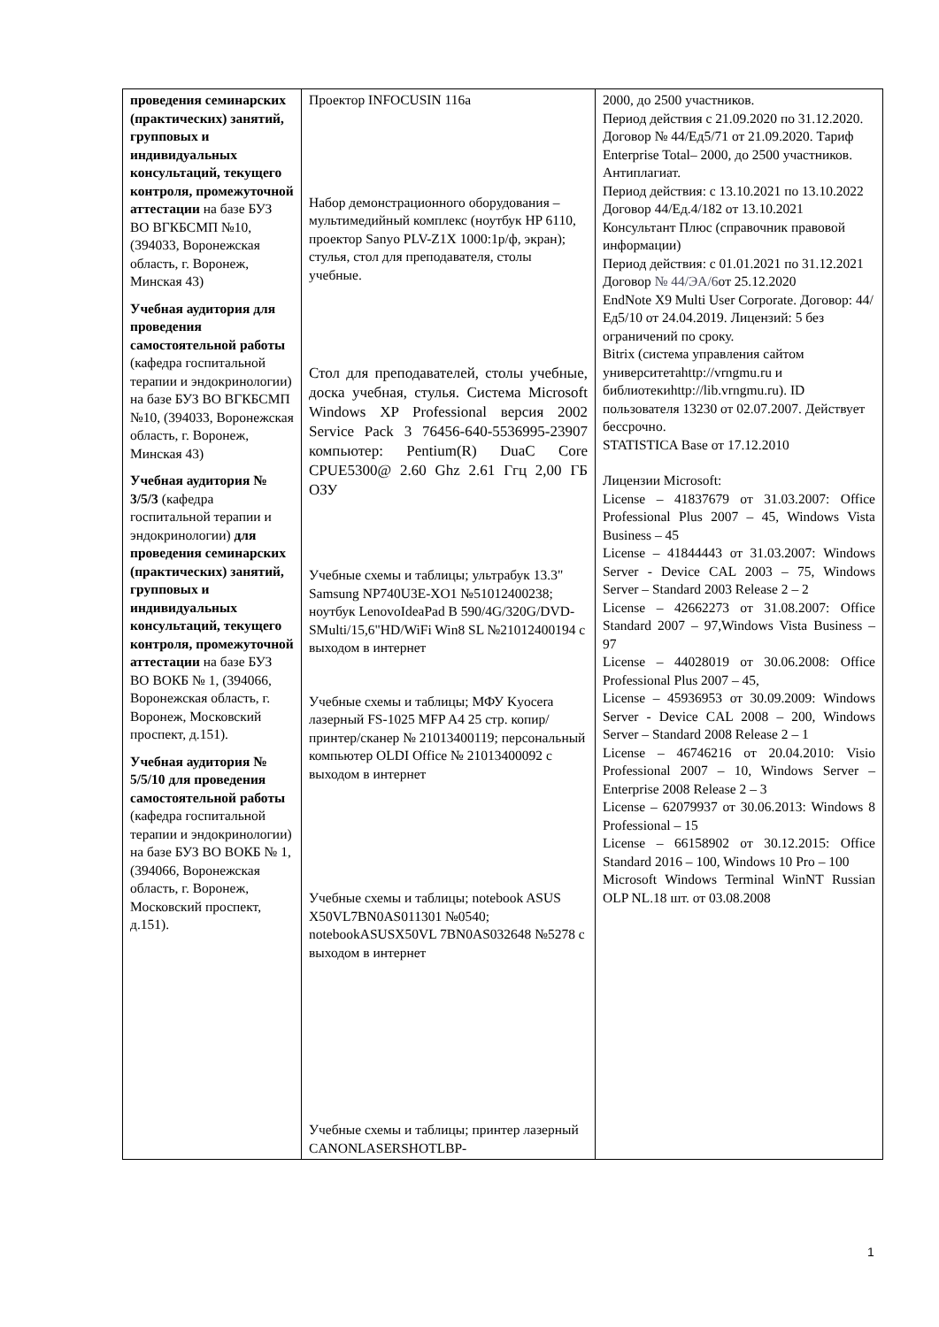| проведения семинарских (практических) занятий, групповых и индивидуальных консультаций, текущего контроля, промежуточной аттестации на базе БУЗ ВО ВГКБСМП №10, (394033, Воронежская область, г. Воронеж, Минская 43) Учебная аудитория для проведения самостоятельной работы (кафедра госпитальной терапии и эндокринологии) на базе БУЗ ВО ВГКБСМП №10, (394033, Воронежская область, г. Воронеж, Минская 43) Учебная аудитория № 3/5/3 (кафедра госпитальной терапии и эндокринологии) для проведения семинарских (практических) занятий, групповых и индивидуальных консультаций, текущего контроля, промежуточной аттестации на базе БУЗ ВО ВОКБ № 1, (394066, Воронежская область, г. Воронеж, Московский проспект, д.151). Учебная аудитория № 5/5/10 для проведения самостоятельной работы (кафедра госпитальной терапии и эндокринологии) на базе БУЗ ВО ВОКБ № 1, (394066, Воронежская область, г. Воронеж, Московский проспект, д.151). | Проектор INFOCUSIN 116a Набор демонстрационного оборудования – мультимедийный комплекс (ноутбук HP 6110, проектор Sanyo PLV-Z1X 1000:1р/ф, экран); стулья, стол для преподавателя, столы учебные. Стол для преподавателей, столы учебные, доска учебная, стулья. Система Microsoft Windows XP Professional версия 2002 Service Pack 3 76456-640-5536995-23907 компьютер: Pentium(R) DuaC Core CPUE5300@ 2.60 Ghz 2.61 Ггц 2,00 ГБ ОЗУ Учебные схемы и таблицы; ультрабук 13.3" Samsung NP740U3E-XO1 №51012400238; ноутбук LenovoIdeaPad B 590/4G/320G/DVD-SMulti/15,6"HD/WiFi Win8 SL №21012400194 с выходом в интернет Учебные схемы и таблицы; МФУ Kyocera лазерный FS-1025 MFP A4 25 стр. копир/принтер/сканер № 21013400119; персональный компьютер OLDI Office № 21013400092 с выходом в интернет Учебные схемы и таблицы; notebook ASUS X50VL7BN0AS011301 №0540; notebookASUSX50VL 7BN0AS032648 №5278 с выходом в интернет Учебные схемы и таблицы; принтер лазерный CANONLASERSHOTLBP- | 2000, до 2500 участников. Период действия с 21.09.2020 по 31.12.2020. Договор № 44/Ед5/71 от 21.09.2020. Тариф Enterprise Total– 2000, до 2500 участников. Антиплагиат. Период действия: с 13.10.2021 по 13.10.2022 Договор 44/Ед.4/182 от 13.10.2021 Консультант Плюс (справочник правовой информации) Период действия: с 01.01.2021 по 31.12.2021 Договор № 44/ЭА/6 от 25.12.2020 EndNote X9 Multi User Corporate. Договор: 44/Ед5/10 от 24.04.2019. Лицензий: 5 без ограничений по сроку. Bitrix (система управления сайтом университетаhttp://vrngmu.ru и библиотекиhttp://lib.vrngmu.ru). ID пользователя 13230 от 02.07.2007. Действует бессрочно. STATISTICA Base от 17.12.2010 Лицензии Microsoft: License – 41837679 от 31.03.2007: Office Professional Plus 2007 – 45, Windows Vista Business – 45 License – 41844443 от 31.03.2007: Windows Server - Device CAL 2003 – 75, Windows Server – Standard 2003 Release 2 – 2 License – 42662273 от 31.08.2007: Office Standard 2007 – 97,Windows Vista Business – 97 License – 44028019 от 30.06.2008: Office Professional Plus 2007 – 45, License – 45936953 от 30.09.2009: Windows Server - Device CAL 2008 – 200, Windows Server – Standard 2008 Release 2 – 1 License – 46746216 от 20.04.2010: Visio Professional 2007 – 10, Windows Server – Enterprise 2008 Release 2 – 3 License – 62079937 от 30.06.2013: Windows 8 Professional – 15 License – 66158902 от 30.12.2015: Office Standard 2016 – 100, Windows 10 Pro – 100 Microsoft Windows Terminal WinNT Russian OLP NL.18 шт. от 03.08.2008 |
1